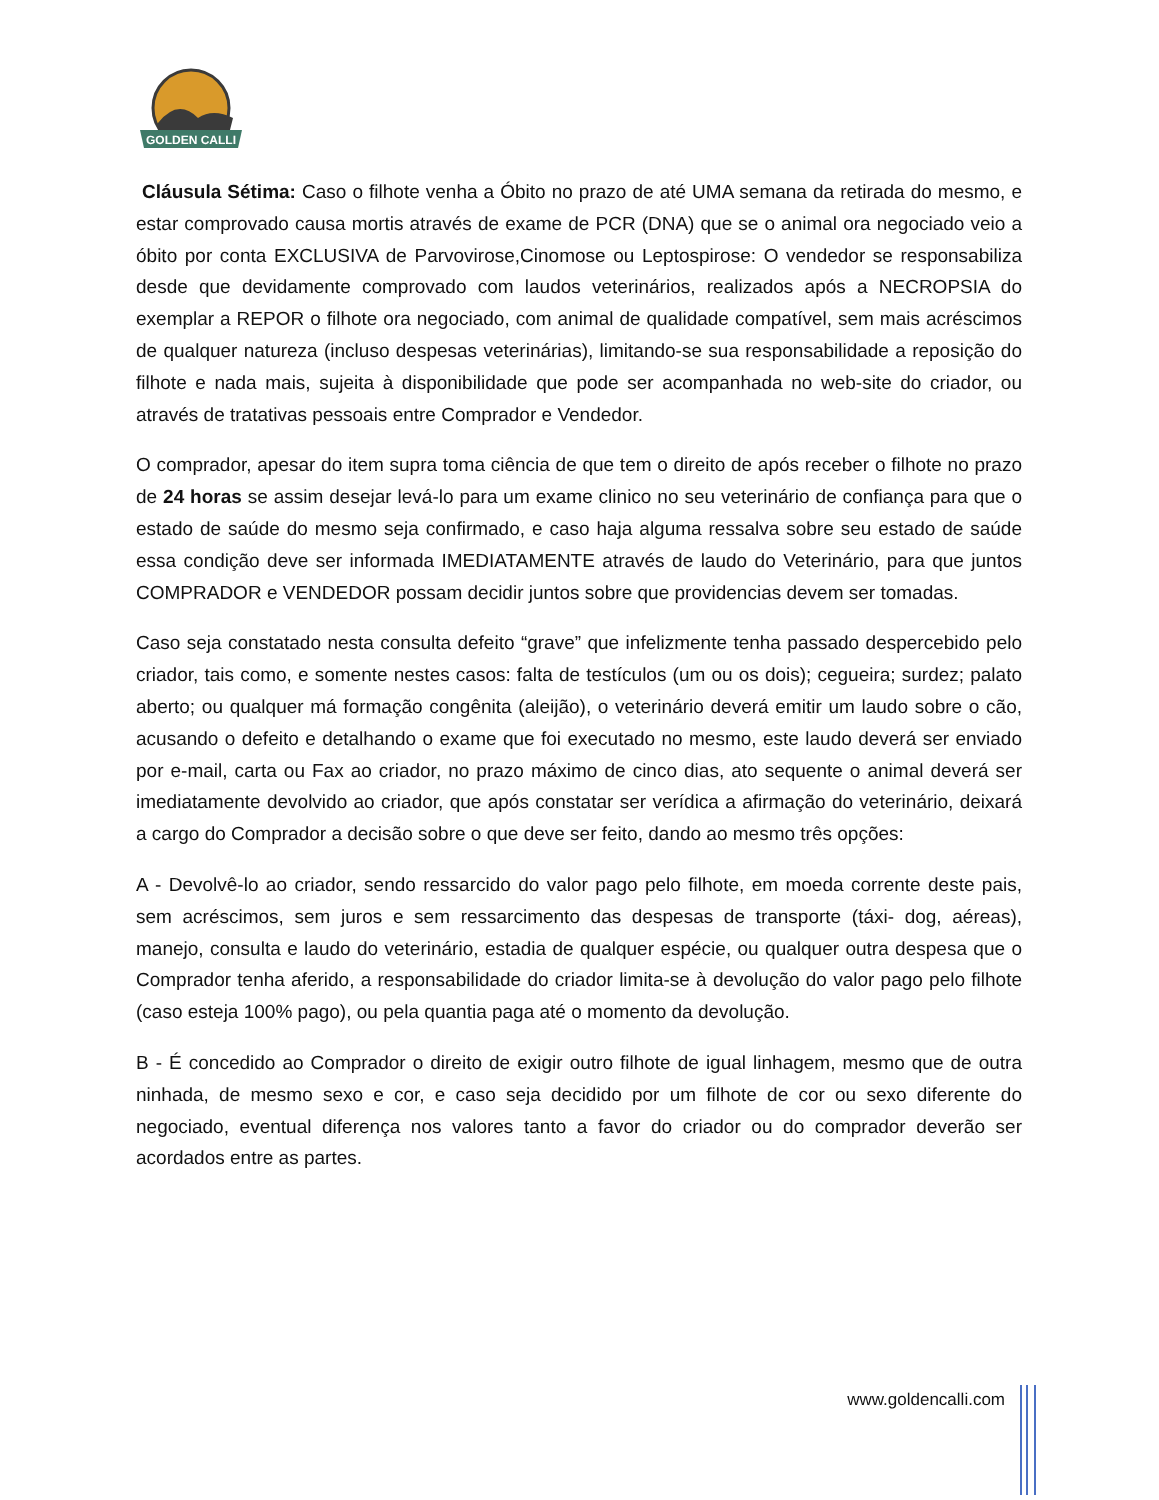GOLDEN CALLI
Cláusula Sétima: Caso o filhote venha a Óbito no prazo de até UMA semana da retirada do mesmo, e estar comprovado causa mortis através de exame de PCR (DNA) que se o animal ora negociado veio a óbito por conta EXCLUSIVA de Parvovirose,Cinomose ou Leptospirose: O vendedor se responsabiliza desde que devidamente comprovado com laudos veterinários, realizados após a NECROPSIA do exemplar a REPOR o filhote ora negociado, com animal de qualidade compatível, sem mais acréscimos de qualquer natureza (incluso despesas veterinárias), limitando-se sua responsabilidade a reposição do filhote e nada mais, sujeita à disponibilidade que pode ser acompanhada no web-site do criador, ou através de tratativas pessoais entre Comprador e Vendedor.
O comprador, apesar do item supra toma ciência de que tem o direito de após receber o filhote no prazo de 24 horas se assim desejar levá-lo para um exame clinico no seu veterinário de confiança para que o estado de saúde do mesmo seja confirmado, e caso haja alguma ressalva sobre seu estado de saúde essa condição deve ser informada IMEDIATAMENTE através de laudo do Veterinário, para que juntos COMPRADOR e VENDEDOR possam decidir juntos sobre que providencias devem ser tomadas.
Caso seja constatado nesta consulta defeito “grave” que infelizmente tenha passado despercebido pelo criador, tais como, e somente nestes casos: falta de testículos (um ou os dois); cegueira; surdez; palato aberto; ou qualquer má formação congênita (aleijão), o veterinário deverá emitir um laudo sobre o cão, acusando o defeito e detalhando o exame que foi executado no mesmo, este laudo deverá ser enviado por e-mail, carta ou Fax ao criador, no prazo máximo de cinco dias, ato sequente o animal deverá ser imediatamente devolvido ao criador, que após constatar ser verídica a afirmação do veterinário, deixará a cargo do Comprador a decisão sobre o que deve ser feito, dando ao mesmo três opções:
A - Devolvê-lo ao criador, sendo ressarcido do valor pago pelo filhote, em moeda corrente deste pais, sem acréscimos, sem juros e sem ressarcimento das despesas de transporte (táxi- dog, aéreas), manejo, consulta e laudo do veterinário, estadia de qualquer espécie, ou qualquer outra despesa que o Comprador tenha aferido, a responsabilidade do criador limita-se à devolução do valor pago pelo filhote (caso esteja 100% pago), ou pela quantia paga até o momento da devolução.
B - É concedido ao Comprador o direito de exigir outro filhote de igual linhagem, mesmo que de outra ninhada, de mesmo sexo e cor, e caso seja decidido por um filhote de cor ou sexo diferente do negociado, eventual diferença nos valores tanto a favor do criador ou do comprador deverão ser acordados entre as partes.
www.goldencalli.com